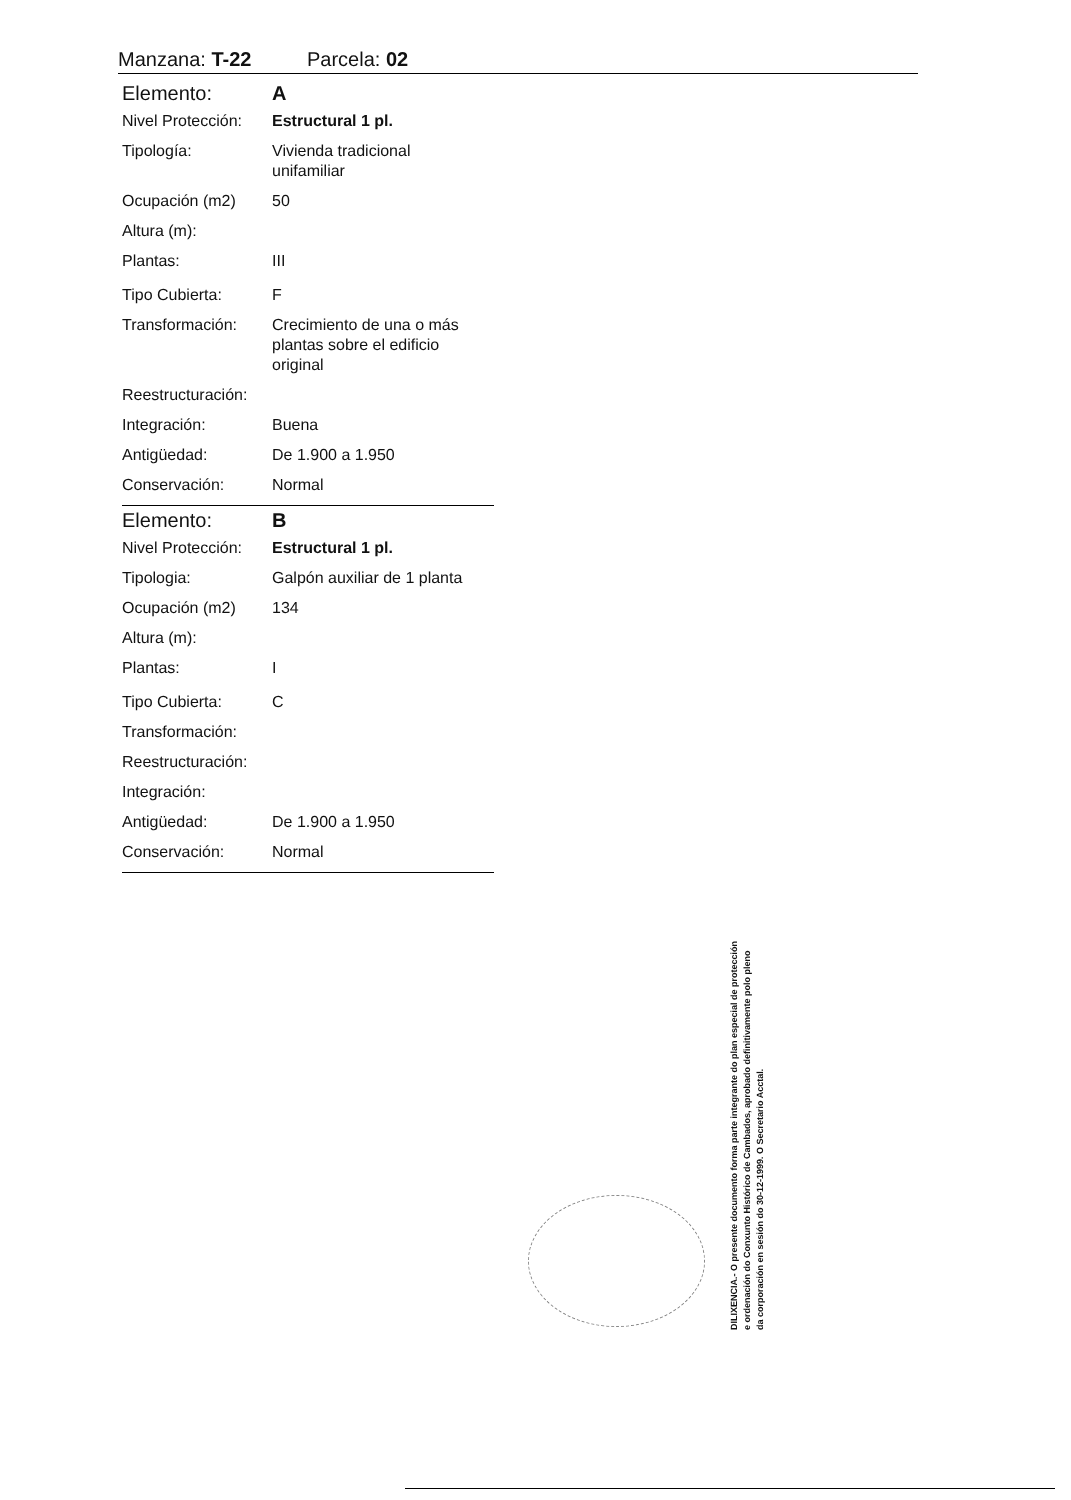Manzana: T-22 Parcela: 02
| Elemento: | A |
| Nivel Protección: | Estructural 1 pl. |
| Tipología: | Vivienda tradicional unifamiliar |
| Ocupación (m2) | 50 |
| Altura (m): | |
| Plantas: | III |
| Tipo Cubierta: | F |
| Transformación: | Crecimiento de una o más plantas sobre el edificio original |
| Reestructuración: | |
| Integración: | Buena |
| Antigüedad: | De 1.900 a 1.950 |
| Conservación: | Normal |
| Elemento: | B |
| Nivel Protección: | Estructural 1 pl. |
| Tipologia: | Galpón auxiliar de 1 planta |
| Ocupación (m2) | 134 |
| Altura (m): | |
| Plantas: | I |
| Tipo Cubierta: | C |
| Transformación: | |
| Reestructuración: | |
| Integración: | |
| Antigüedad: | De 1.900 a 1.950 |
| Conservación: | Normal |
DILIXENCIA.- O presente documento forma parte integrante do plan especial de protección e ordenación do Conxunto Histórico de Cambados, aprobado definitivamente polo pleno da corporación en sesión do 30-12-1999. O Secretario Acctal.